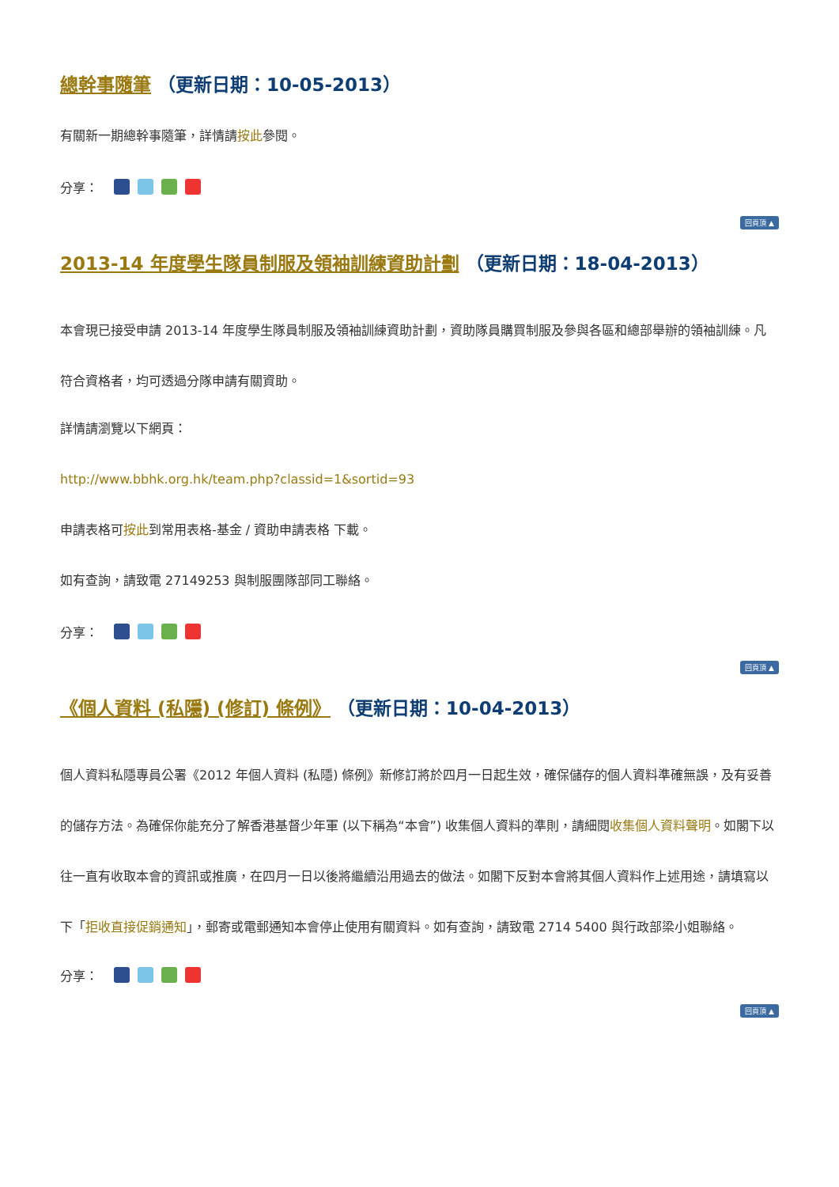總幹事隨筆 （更新日期：10-05-2013）
有關新一期總幹事隨筆，詳情請按此參閱。
分享：
回頁頂 ▲
2013-14 年度學生隊員制服及領袖訓練資助計劃 （更新日期：18-04-2013）
本會現已接受申請 2013-14 年度學生隊員制服及領袖訓練資助計劃，資助隊員購買制服及參與各區和總部舉辦的領袖訓練。凡符合資格者，均可透過分隊申請有關資助。
詳情請瀏覽以下網頁：
http://www.bbhk.org.hk/team.php?classid=1&sortid=93
申請表格可按此到常用表格-基金 / 資助申請表格 下載。
如有查詢，請致電 27149253 與制服團隊部同工聯絡。
分享：
回頁頂 ▲
《個人資料 (私隱) (修訂) 條例》 （更新日期：10-04-2013）
個人資料私隱專員公署《2012 年個人資料 (私隱) 條例》新修訂將於四月一日起生效，確保儲存的個人資料準確無誤，及有妥善的儲存方法。為確保你能充分了解香港基督少年軍 (以下稱為“本會”) 收集個人資料的準則，請細閱收集個人資料聲明。如閣下以往一直有收取本會的資訊或推廣，在四月一日以後將繼續沿用過去的做法。如閣下反對本會將其個人資料作上述用途，請填寫以下「拒收直接促銷通知」，郵寄或電郵通知本會停止使用有關資料。如有查詢，請致電 2714 5400 與行政部梁小姐聯絡。
分享：
回頁頂 ▲